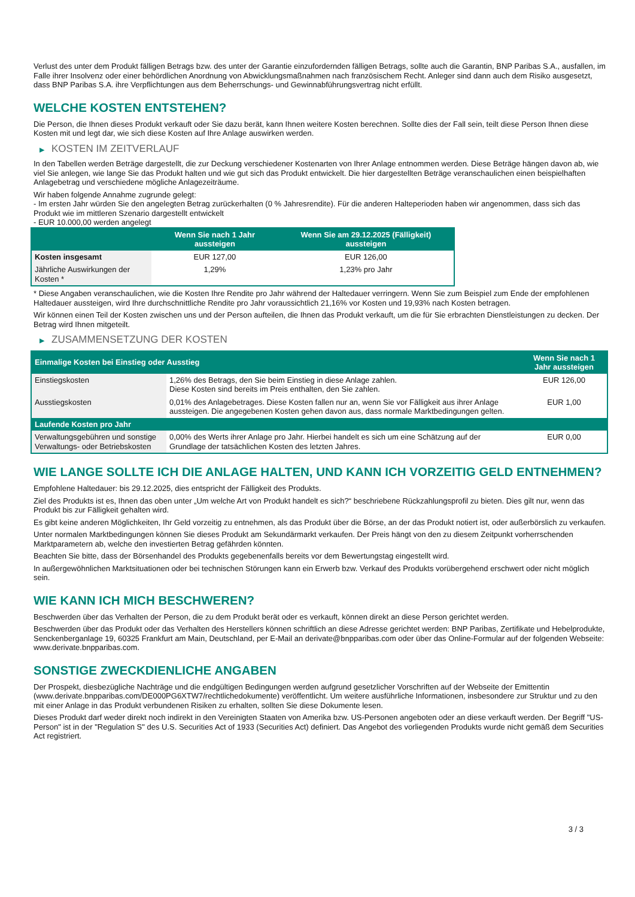Verlust des unter dem Produkt fälligen Betrags bzw. des unter der Garantie einzufordernden fälligen Betrags, sollte auch die Garantin, BNP Paribas S.A., ausfallen, im Falle ihrer Insolvenz oder einer behördlichen Anordnung von Abwicklungsmaßnahmen nach französischem Recht. Anleger sind dann auch dem Risiko ausgesetzt, dass BNP Paribas S.A. ihre Verpflichtungen aus dem Beherrschungs- und Gewinnabführungsvertrag nicht erfüllt.
WELCHE KOSTEN ENTSTEHEN?
Die Person, die Ihnen dieses Produkt verkauft oder Sie dazu berät, kann Ihnen weitere Kosten berechnen. Sollte dies der Fall sein, teilt diese Person Ihnen diese Kosten mit und legt dar, wie sich diese Kosten auf Ihre Anlage auswirken werden.
▶ KOSTEN IM ZEITVERLAUF
In den Tabellen werden Beträge dargestellt, die zur Deckung verschiedener Kostenarten von Ihrer Anlage entnommen werden. Diese Beträge hängen davon ab, wie viel Sie anlegen, wie lange Sie das Produkt halten und wie gut sich das Produkt entwickelt. Die hier dargestellten Beträge veranschaulichen einen beispielhaften Anlagebetrag und verschiedene mögliche Anlagezeiträume.
Wir haben folgende Annahme zugrunde gelegt:
- Im ersten Jahr würden Sie den angelegten Betrag zurückerhalten (0 % Jahresrendite). Für die anderen Halteperioden haben wir angenommen, dass sich das Produkt wie im mittleren Szenario dargestellt entwickelt
- EUR 10.000,00 werden angelegt
| | Wenn Sie nach 1 Jahr aussteigen | Wenn Sie am 29.12.2025 (Fälligkeit) aussteigen |
| --- | --- | --- |
| Kosten insgesamt | EUR 127,00 | EUR 126,00 |
| Jährliche Auswirkungen der Kosten * | 1,29% | 1,23% pro Jahr |
* Diese Angaben veranschaulichen, wie die Kosten Ihre Rendite pro Jahr während der Haltedauer verringern. Wenn Sie zum Beispiel zum Ende der empfohlenen Haltedauer aussteigen, wird Ihre durchschnittliche Rendite pro Jahr voraussichtlich 21,16% vor Kosten und 19,93% nach Kosten betragen.
Wir können einen Teil der Kosten zwischen uns und der Person aufteilen, die Ihnen das Produkt verkauft, um die für Sie erbrachten Dienstleistungen zu decken. Der Betrag wird Ihnen mitgeteilt.
▶ ZUSAMMENSETZUNG DER KOSTEN
| Einmalige Kosten bei Einstieg oder Ausstieg | | Wenn Sie nach 1 Jahr aussteigen |
| --- | --- | --- |
| Einstiegskosten | 1,26% des Betrags, den Sie beim Einstieg in diese Anlage zahlen. Diese Kosten sind bereits im Preis enthalten, den Sie zahlen. | EUR 126,00 |
| Ausstiegskosten | 0,01% des Anlagebetrages. Diese Kosten fallen nur an, wenn Sie vor Fälligkeit aus ihrer Anlage aussteigen. Die angegebenen Kosten gehen davon aus, dass normale Marktbedingungen gelten. | EUR 1,00 |
| Laufende Kosten pro Jahr | | |
| Verwaltungsgebühren und sonstige Verwaltungs- oder Betriebskosten | 0,00% des Werts ihrer Anlage pro Jahr. Hierbei handelt es sich um eine Schätzung auf der Grundlage der tatsächlichen Kosten des letzten Jahres. | EUR 0,00 |
WIE LANGE SOLLTE ICH DIE ANLAGE HALTEN, UND KANN ICH VORZEITIG GELD ENTNEHMEN?
Empfohlene Haltedauer: bis 29.12.2025, dies entspricht der Fälligkeit des Produkts.
Ziel des Produkts ist es, Ihnen das oben unter „Um welche Art von Produkt handelt es sich?“ beschriebene Rückzahlungsprofil zu bieten. Dies gilt nur, wenn das Produkt bis zur Fälligkeit gehalten wird.
Es gibt keine anderen Möglichkeiten, Ihr Geld vorzeitig zu entnehmen, als das Produkt über die Börse, an der das Produkt notiert ist, oder außerbörslich zu verkaufen.
Unter normalen Marktbedingungen können Sie dieses Produkt am Sekundärmarkt verkaufen. Der Preis hängt von den zu diesem Zeitpunkt vorherrschenden Marktparametern ab, welche den investierten Betrag gefährden könnten.
Beachten Sie bitte, dass der Börsenhandel des Produkts gegebenenfalls bereits vor dem Bewertungstag eingestellt wird.
In außergewöhnlichen Marktsituationen oder bei technischen Störungen kann ein Erwerb bzw. Verkauf des Produkts vorübergehend erschwert oder nicht möglich sein.
WIE KANN ICH MICH BESCHWEREN?
Beschwerden über das Verhalten der Person, die zu dem Produkt berät oder es verkauft, können direkt an diese Person gerichtet werden.
Beschwerden über das Produkt oder das Verhalten des Herstellers können schriftlich an diese Adresse gerichtet werden: BNP Paribas, Zertifikate und Hebelprodukte, Senckenberganlage 19, 60325 Frankfurt am Main, Deutschland, per E-Mail an derivate@bnpparibas.com oder über das Online-Formular auf der folgenden Webseite: www.derivate.bnpparibas.com.
SONSTIGE ZWECKDIENLICHE ANGABEN
Der Prospekt, diesbezügliche Nachträge und die endgültigen Bedingungen werden aufgrund gesetzlicher Vorschriften auf der Webseite der Emittentin (www.derivate.bnpparibas.com/DE000PG6XTW7/rechtlichedokumente) veröffentlicht. Um weitere ausführliche Informationen, insbesondere zur Struktur und zu den mit einer Anlage in das Produkt verbundenen Risiken zu erhalten, sollten Sie diese Dokumente lesen.
Dieses Produkt darf weder direkt noch indirekt in den Vereinigten Staaten von Amerika bzw. US-Personen angeboten oder an diese verkauft werden. Der Begriff "US-Person" ist in der "Regulation S" des U.S. Securities Act of 1933 (Securities Act) definiert. Das Angebot des vorliegenden Produkts wurde nicht gemäß dem Securities Act registriert.
3 / 3